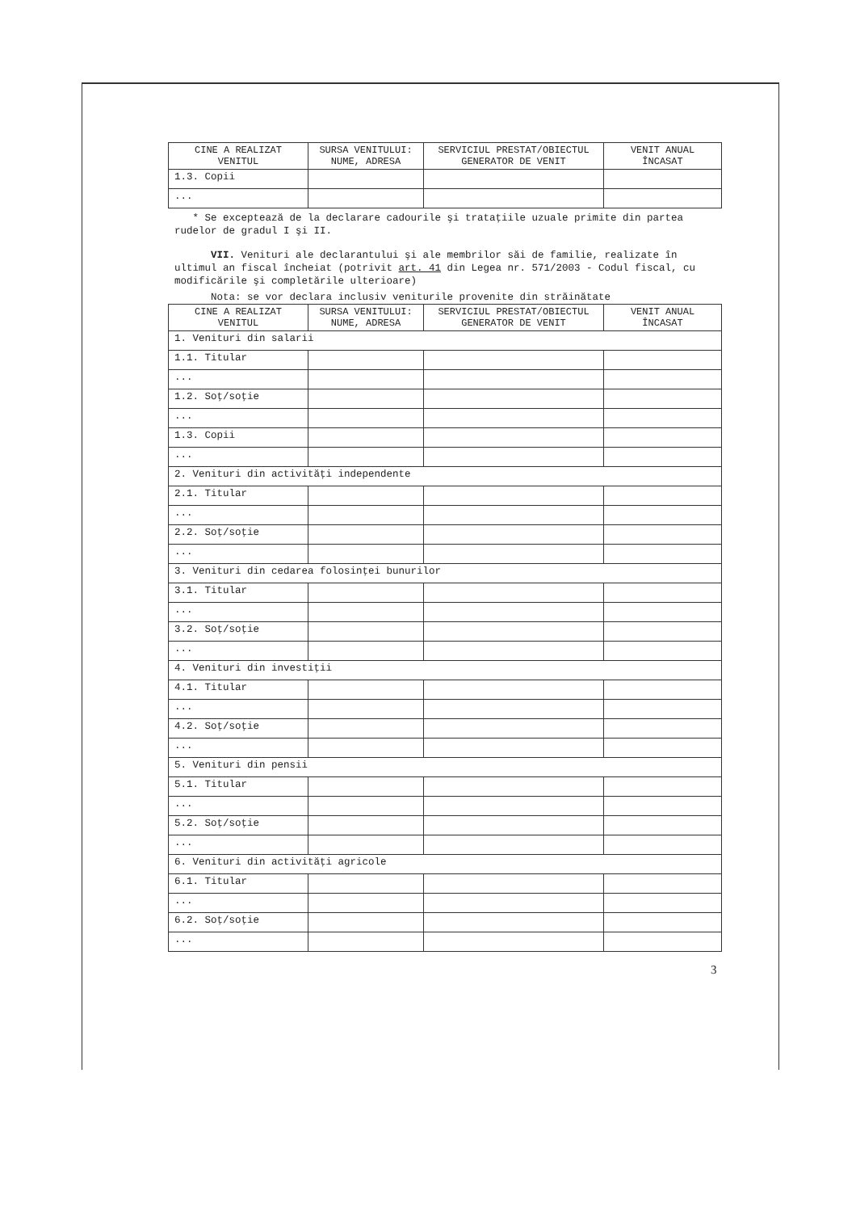| CINE A REALIZAT VENITUL | SURSA VENITULUI: NUME, ADRESA | SERVICIUL PRESTAT/OBIECTUL GENERATOR DE VENIT | VENIT ANUAL ÎNCASAT |
| --- | --- | --- | --- |
| 1.3. Copii | | | |
| ... | | | |
* Se exceptează de la declarare cadourile şi trataţiile uzuale primite din partea rudelor de gradul I şi II.
VII. Venituri ale declarantului şi ale membrilor săi de familie, realizate în ultimul an fiscal încheiat (potrivit art. 41 din Legea nr. 571/2003 - Codul fiscal, cu modificările şi completările ulterioare)
Nota: se vor declara inclusiv veniturile provenite din străinătate
| CINE A REALIZAT VENITUL | SURSA VENITULUI: NUME, ADRESA | SERVICIUL PRESTAT/OBIECTUL GENERATOR DE VENIT | VENIT ANUAL ÎNCASAT |
| --- | --- | --- | --- |
| 1. Venituri din salarii | | | |
| 1.1. Titular | | | |
| ... | | | |
| 1.2. Soţ/soţie | | | |
| ... | | | |
| 1.3. Copii | | | |
| ... | | | |
| 2. Venituri din activităţi independente | | | |
| 2.1. Titular | | | |
| ... | | | |
| 2.2. Soţ/soţie | | | |
| ... | | | |
| 3. Venituri din cedarea folosinţei bunurilor | | | |
| 3.1. Titular | | | |
| ... | | | |
| 3.2. Soţ/soţie | | | |
| ... | | | |
| 4. Venituri din investiţii | | | |
| 4.1. Titular | | | |
| ... | | | |
| 4.2. Soţ/soţie | | | |
| ... | | | |
| 5. Venituri din pensii | | | |
| 5.1. Titular | | | |
| ... | | | |
| 5.2. Soţ/soţie | | | |
| ... | | | |
| 6. Venituri din activităţi agricole | | | |
| 6.1. Titular | | | |
| ... | | | |
| 6.2. Soţ/soţie | | | |
| ... | | | |
3